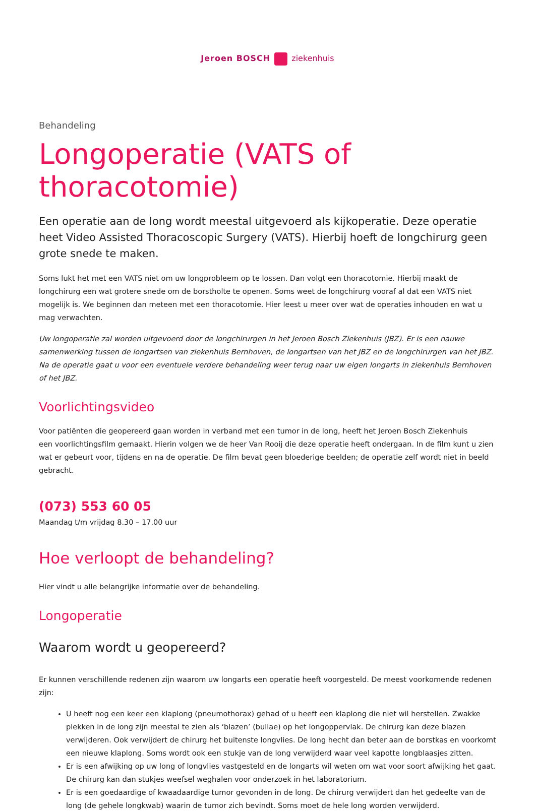Jeroen BOSCH ziekenhuis
Behandeling
Longoperatie (VATS of thoracotomie)
Een operatie aan de long wordt meestal uitgevoerd als kijkoperatie. Deze operatie heet Video Assisted Thoracoscopic Surgery (VATS). Hierbij hoeft de longchirurg geen grote snede te maken.
Soms lukt het met een VATS niet om uw longprobleem op te lossen. Dan volgt een thoracotomie. Hierbij maakt de longchirurg een wat grotere snede om de borstholte te openen. Soms weet de longchirurg vooraf al dat een VATS niet mogelijk is. We beginnen dan meteen met een thoracotomie. Hier leest u meer over wat de operaties inhouden en wat u mag verwachten.
Uw longoperatie zal worden uitgevoerd door de longchirurgen in het Jeroen Bosch Ziekenhuis (JBZ). Er is een nauwe samenwerking tussen de longartsen van ziekenhuis Bernhoven, de longartsen van het JBZ en de longchirurgen van het JBZ. Na de operatie gaat u voor een eventuele verdere behandeling weer terug naar uw eigen longarts in ziekenhuis Bernhoven of het JBZ.
Voorlichtingsvideo
Voor patiënten die geopereerd gaan worden in verband met een tumor in de long, heeft het Jeroen Bosch Ziekenhuis
een voorlichtingsfilm gemaakt. Hierin volgen we de heer Van Rooij die deze operatie heeft ondergaan. In de film kunt u zien wat er gebeurt voor, tijdens en na de operatie. De film bevat geen bloederige beelden; de operatie zelf wordt niet in beeld gebracht.
(073) 553 60 05
Maandag t/m vrijdag 8.30 – 17.00 uur
Hoe verloopt de behandeling?
Hier vindt u alle belangrijke informatie over de behandeling.
Longoperatie
Waarom wordt u geopereerd?
Er kunnen verschillende redenen zijn waarom uw longarts een operatie heeft voorgesteld. De meest voorkomende redenen zijn:
U heeft nog een keer een klaplong (pneumothorax) gehad of u heeft een klaplong die niet wil herstellen. Zwakke plekken in de long zijn meestal te zien als ‘blazen’ (bullae) op het longoppervlak. De chirurg kan deze blazen verwijderen. Ook verwijdert de chirurg het buitenste longvlies. De long hecht dan beter aan de borstkas en voorkomt een nieuwe klaplong. Soms wordt ook een stukje van de long verwijderd waar veel kapotte longblaasjes zitten.
Er is een afwijking op uw long of longvlies vastgesteld en de longarts wil weten om wat voor soort afwijking het gaat. De chirurg kan dan stukjes weefsel weghalen voor onderzoek in het laboratorium.
Er is een goedaardige of kwaadaardige tumor gevonden in de long. De chirurg verwijdert dan het gedeelte van de long (de gehele longkwab) waarin de tumor zich bevindt. Soms moet de hele long worden verwijderd.